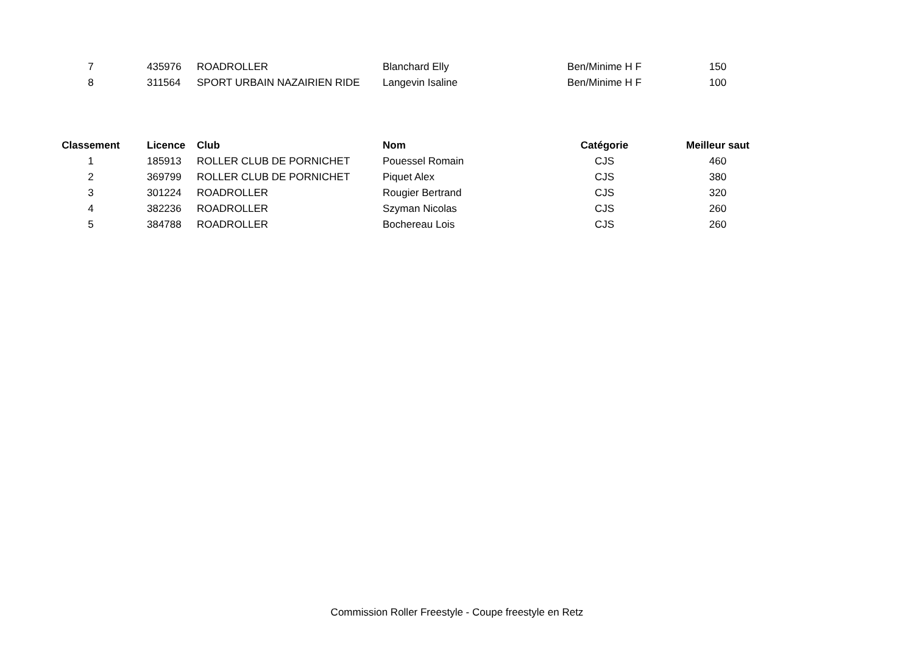| 7 | 435976 | ROADROLLER | Blanchard Elly | Ben/Minime H F | 150 |
| 8 | 311564 | SPORT URBAIN NAZAIRIEN RIDE | Langevin Isaline | Ben/Minime H F | 100 |
| Classement | Licence | Club | Nom | Catégorie | Meilleur saut |
| --- | --- | --- | --- | --- | --- |
| 1 | 185913 | ROLLER CLUB DE PORNICHET | Pouessel Romain | CJS | 460 |
| 2 | 369799 | ROLLER CLUB DE PORNICHET | Piquet Alex | CJS | 380 |
| 3 | 301224 | ROADROLLER | Rougier Bertrand | CJS | 320 |
| 4 | 382236 | ROADROLLER | Szyman Nicolas | CJS | 260 |
| 5 | 384788 | ROADROLLER | Bochereau Lois | CJS | 260 |
Commission Roller Freestyle - Coupe freestyle en Retz